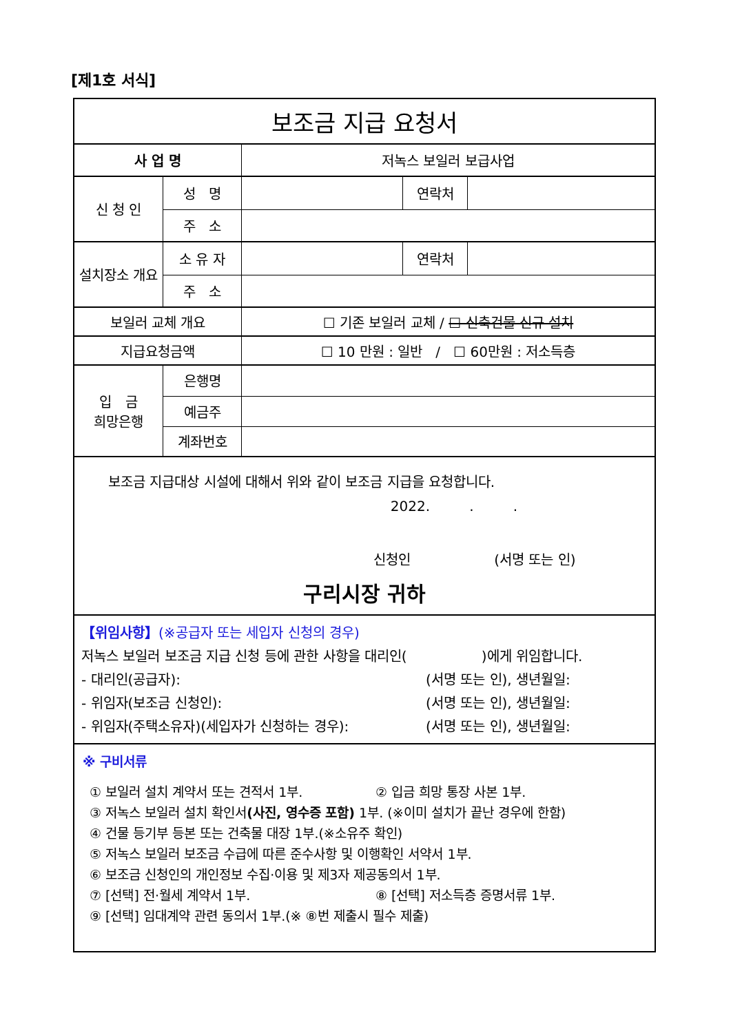[제1호 서식]
| 보조금 지급 요청서 | | | | |
| 사 업 명 | | 저녹스 보일러 보급사업 | | |
| 신 청 인 | 성 명 | | 연락처 | |
| | 주 소 | | | |
| 설치장소 개요 | 소 유 자 | | 연락처 | |
| | 주 소 | | | |
| 보일러 교체 개요 | | ☐ 기존 보일러 교체 / ☐ 신축건물 신규 설치 | | |
| 지급요청금액 | | ☐ 10 만원 : 일반 / ☐ 60만원 : 저소득층 | | |
| 입 금 희망은행 | 은행명 | | | |
| | 예금주 | | | |
| | 계좌번호 | | | |
| 보조금 지급대상 시설에 대해서 위와 같이 보조금 지급을 요청합니다. 2022. . . 신청인 (서명 또는 인) 구리시장 귀하 | | | | |
| 【위임사항】 (※공급자 또는 세입자 신청의 경우) 저녹스 보일러 보조금 지급 신청 등에 관한 사항을 대리인( )에게 위임합니다. - 대리인(공급자): (서명 또는 인), 생년월일: - 위임자(보조금 신청인): (서명 또는 인), 생년월일: - 위임자(주택소유자)(세입자가 신청하는 경우): (서명 또는 인), 생년월일: | | | | |
| ※ 구비서류 ① 보일러 설치 계약서 또는 견적서 1부. ② 입금 희망 통장 사본 1부. ③ 저녹스 보일러 설치 확인서 (사진, 영수증 포함) 1부. (※이미 설치가 끝난 경우에 한함) ④ 건물 등기부 등본 또는 건축물 대장 1부.(※소유주 확인) ⑤ 저녹스 보일러 보조금 수급에 따른 준수사항 및 이행확인 서약서 1부. ⑥ 보조금 신청인의 개인정보 수집·이용 및 제3자 제공동의서 1부. ⑦ [선택] 전·월세 계약서 1부. ⑧ [선택] 저소득층 증명서류 1부. ⑨ [선택] 임대계약 관련 동의서 1부.(※ ⑧번 제출시 필수 제출) | | | | |